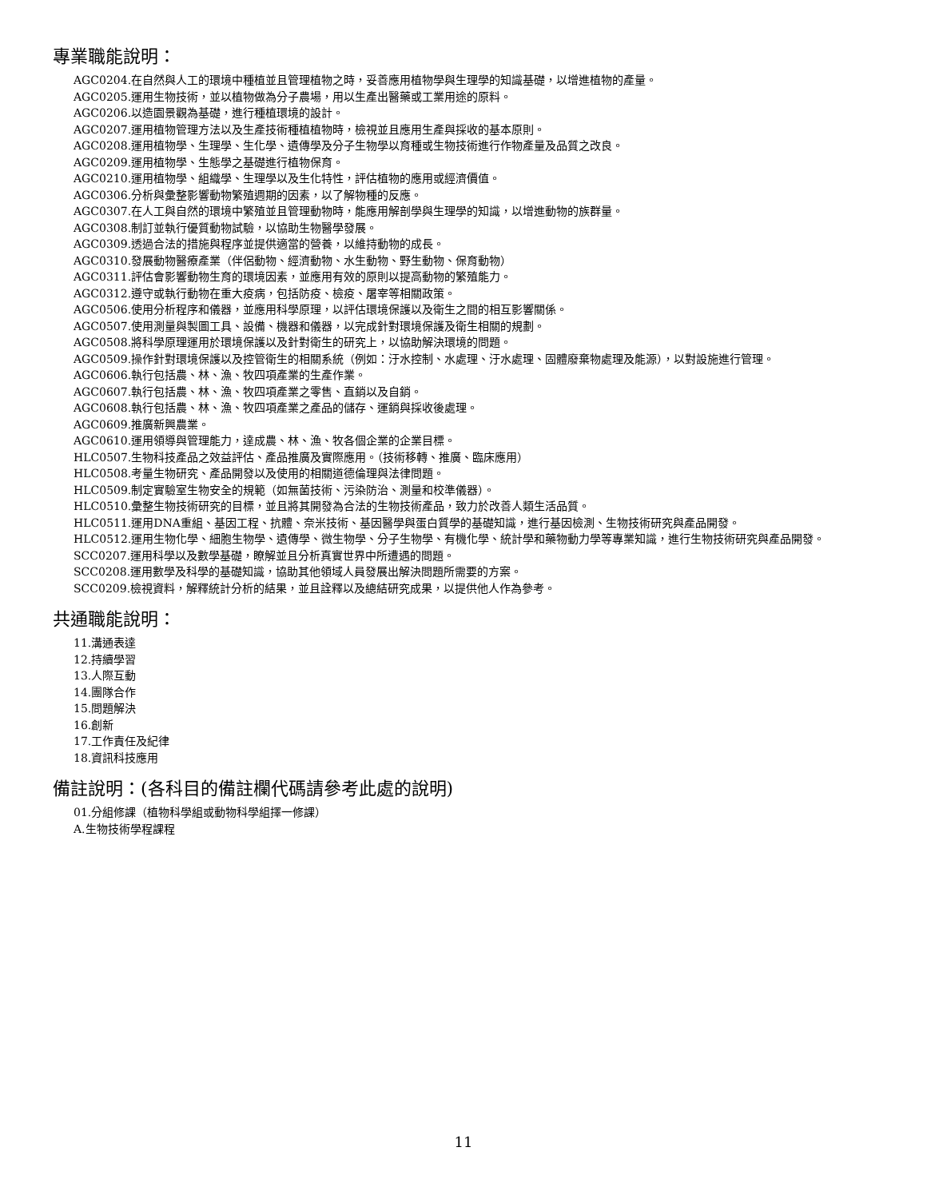專業職能說明：
AGC0204.在自然與人工的環境中種植並且管理植物之時，妥善應用植物學與生理學的知識基礎，以增進植物的產量。
AGC0205.運用生物技術，並以植物做為分子農場，用以生產出醫藥或工業用途的原料。
AGC0206.以造園景觀為基礎，進行種植環境的設計。
AGC0207.運用植物管理方法以及生產技術種植植物時，檢視並且應用生產與採收的基本原則。
AGC0208.運用植物學、生理學、生化學、遺傳學及分子生物學以育種或生物技術進行作物產量及品質之改良。
AGC0209.運用植物學、生態學之基礎進行植物保育。
AGC0210.運用植物學、組織學、生理學以及生化特性，評估植物的應用或經濟價值。
AGC0306.分析與彙整影響動物繁殖週期的因素，以了解物種的反應。
AGC0307.在人工與自然的環境中繁殖並且管理動物時，能應用解剖學與生理學的知識，以增進動物的族群量。
AGC0308.制訂並執行優質動物試驗，以協助生物醫學發展。
AGC0309.透過合法的措施與程序並提供適當的營養，以維持動物的成長。
AGC0310.發展動物醫療產業（伴侶動物、經濟動物、水生動物、野生動物、保育動物）
AGC0311.評估會影響動物生育的環境因素，並應用有效的原則以提高動物的繁殖能力。
AGC0312.遵守或執行動物在重大疫病，包括防疫、檢疫、屠宰等相關政策。
AGC0506.使用分析程序和儀器，並應用科學原理，以評估環境保護以及衛生之間的相互影響關係。
AGC0507.使用測量與製圖工具、設備、機器和儀器，以完成針對環境保護及衛生相關的規劃。
AGC0508.將科學原理運用於環境保護以及針對衛生的研究上，以協助解決環境的問題。
AGC0509.操作針對環境保護以及控管衛生的相關系統（例如：汙水控制、水處理、汙水處理、固體廢棄物處理及能源），以對設施進行管理。
AGC0606.執行包括農、林、漁、牧四項產業的生產作業。
AGC0607.執行包括農、林、漁、牧四項產業之零售、直銷以及自銷。
AGC0608.執行包括農、林、漁、牧四項產業之產品的儲存、運銷與採收後處理。
AGC0609.推廣新興農業。
AGC0610.運用領導與管理能力，達成農、林、漁、牧各個企業的企業目標。
HLC0507.生物科技產品之效益評估、產品推廣及實際應用。（技術移轉、推廣、臨床應用）
HLC0508.考量生物研究、產品開發以及使用的相關道德倫理與法律問題。
HLC0509.制定實驗室生物安全的規範（如無菌技術、污染防治、測量和校準儀器）。
HLC0510.彙整生物技術研究的目標，並且將其開發為合法的生物技術產品，致力於改善人類生活品質。
HLC0511.運用DNA重組、基因工程、抗體、奈米技術、基因醫學與蛋白質學的基礎知識，進行基因檢測、生物技術研究與產品開發。
HLC0512.運用生物化學、細胞生物學、遺傳學、微生物學、分子生物學、有機化學、統計學和藥物動力學等專業知識，進行生物技術研究與產品開發。
SCC0207.運用科學以及數學基礎，瞭解並且分析真實世界中所遭遇的問題。
SCC0208.運用數學及科學的基礎知識，協助其他領域人員發展出解決問題所需要的方案。
SCC0209.檢視資料，解釋統計分析的結果，並且詮釋以及總結研究成果，以提供他人作為參考。
共通職能說明：
11.溝通表達
12.持續學習
13.人際互動
14.團隊合作
15.問題解決
16.創新
17.工作責任及紀律
18.資訊科技應用
備註說明：(各科目的備註欄代碼請參考此處的說明)
01.分組修課（植物科學組或動物科學組擇一修課）
A.生物技術學程課程
11